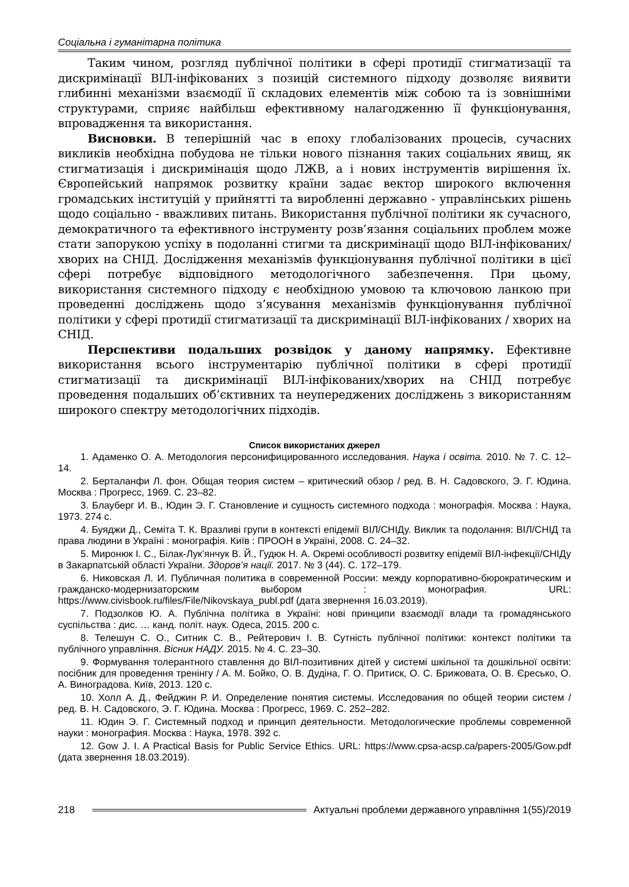Соціальна і гуманітарна політика
Таким чином, розгляд публічної політики в сфері протидії стигматизації та дискримінації ВІЛ-інфікованих з позицій системного підходу дозволяє виявити глибинні механізми взаємодії її складових елементів між собою та із зовнішніми структурами, сприяє найбільш ефективному налагодженню її функціонування, впровадження та використання.
Висновки. В теперішній час в епоху глобалізованих процесів, сучасних викликів необхідна побудова не тільки нового пізнання таких соціальних явищ, як стигматизація і дискримінація щодо ЛЖВ, а і нових інструментів вирішення їх. Європейський напрямок розвитку країни задає вектор широкого включення громадських інституцій у прийнятті та виробленні державно - управлінських рішень щодо соціально - вважливих питань. Використання публічної політики як сучасного, демократичного та ефективного інструменту розв’язання соціальних проблем може стати запорукою успіху в подоланні стигми та дискримінації щодо ВІЛ-інфікованих/хворих на СНІД. Дослідження механізмів функціонування публічної політики в цієї сфері потребує відповідного методологічного забезпечення. При цьому, використання системного підходу є необхідною умовою та ключовою ланкою при проведенні досліджень щодо з’ясування механізмів функціонування публічної політики у сфері протидії стигматизації та дискримінації ВІЛ-інфікованих / хворих на СНІД.
Перспективи подальших розвідок у даному напрямку. Ефективне використання всього інструментарію публічної політики в сфері протидії стигматизації та дискримінації ВІЛ-інфікованих/хворих на СНІД потребує проведення подальших об’єктивних та неупереджених досліджень з використанням широкого спектру методологічних підходів.
Список використаних джерел
1. Адаменко О. А. Методология персонифицированного исследования. Наука і освіта. 2010. № 7. С. 12–14.
2. Берталанфи Л. фон. Общая теория систем – критический обзор / ред. В. Н. Садовского, Э. Г. Юдина. Москва : Прогресс, 1969. С. 23–82.
3. Блауберг И. В., Юдин Э. Г. Становление и сущность системного подхода : монографія. Москва : Наука, 1973. 274 с.
4. Буяджи Д., Семіта Т. К. Вразливі групи в контексті епідемії ВІЛ/СНІДу. Виклик та подолання: ВІЛ/СНІД та права людини в Україні : монографія. Київ : ПРООН в Україні, 2008. С. 24–32.
5. Миронюк І. С., Білак-Лук’янчук В. Й., Гудюк Н. А. Окремі особливості розвитку епідемії ВІЛ-інфекції/СНІДу в Закарпатській області України. Здоров’я нації. 2017. № 3 (44). С. 172–179.
6. Никовская Л. И. Публичная политика в современной России: между корпоративно-бюрократическим и гражданско-модернизаторским выбором : монография. URL: https://www.civisbook.ru/files/File/Nikovskaya_publ.pdf (дата звернення 16.03.2019).
7. Подзолков Ю. А. Публічна політика в Україні: нові принципи взаємодії влади та громадянського суспільства : дис. … канд. політ. наук. Одеса, 2015. 200 с.
8. Телешун С. О., Ситник С. В., Рейтерович І. В. Сутність публічної політики: контекст політики та публічного управління. Вісник НАДУ. 2015. № 4. С. 23–30.
9. Формування толерантного ставлення до ВІЛ-позитивних дітей у системі шкільної та дошкільної освіти: посібник для проведення тренінгу / А. М. Бойко, О. В. Дудіна, Г. О. Притиск, О. С. Брижовата, О. В. Єресько, О. А. Виноградова. Київ, 2013. 120 с.
10. Холл А. Д., Фейджин Р. И. Определение понятия системы. Исследования по общей теории систем / ред. В. Н. Садовского, Э. Г. Юдина. Москва : Прогресс, 1969. С. 252–282.
11. Юдин Э. Г. Системный подход и принцип деятельности. Методологические проблемы современной науки : монография. Москва : Наука, 1978. 392 с.
12. Gow J. I. A Practical Basis for Public Service Ethics. URL: https://www.cpsa-acsp.ca/papers-2005/Gow.pdf (дата звернення 18.03.2019).
218 Актуальні проблеми державного управління 1(55)/2019